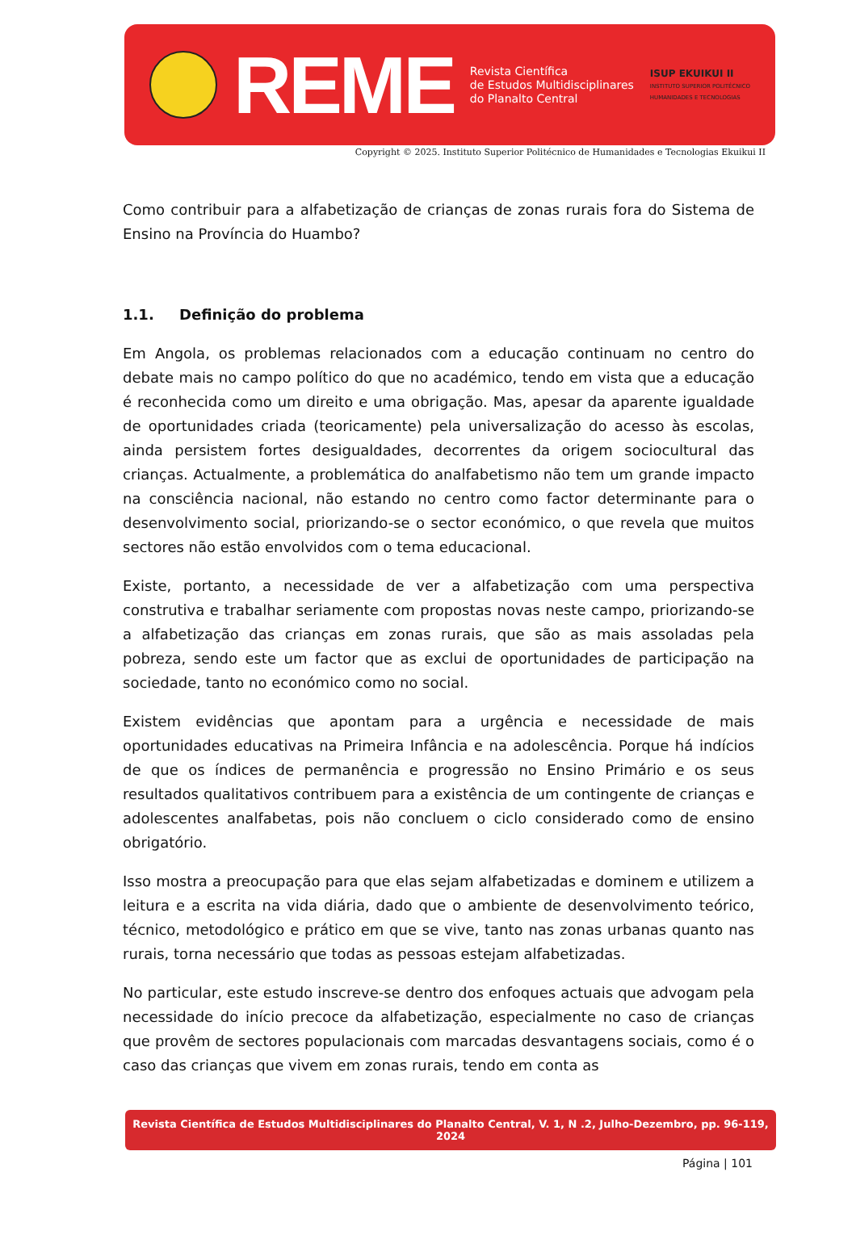REME
Revista Científica
de Estudos Multidisciplinares
do Planalto Central
ISUP EKUIKUI II
INSTITUTO SUPERIOR POLITÉCNICO
HUMANIDADES E TECNOLOGIAS
Copyright © 2025. Instituto Superior Politécnico de Humanidades e Tecnologias Ekuikui II
Como contribuir para a alfabetização de crianças de zonas rurais fora do Sistema de Ensino na Província do Huambo?
1.1. Definição do problema
Em Angola, os problemas relacionados com a educação continuam no centro do debate mais no campo político do que no académico, tendo em vista que a educação é reconhecida como um direito e uma obrigação. Mas, apesar da aparente igualdade de oportunidades criada (teoricamente) pela universalização do acesso às escolas, ainda persistem fortes desigualdades, decorrentes da origem sociocultural das crianças. Actualmente, a problemática do analfabetismo não tem um grande impacto na consciência nacional, não estando no centro como factor determinante para o desenvolvimento social, priorizando-se o sector económico, o que revela que muitos sectores não estão envolvidos com o tema educacional.
Existe, portanto, a necessidade de ver a alfabetização com uma perspectiva construtiva e trabalhar seriamente com propostas novas neste campo, priorizando-se a alfabetização das crianças em zonas rurais, que são as mais assoladas pela pobreza, sendo este um factor que as exclui de oportunidades de participação na sociedade, tanto no económico como no social.
Existem evidências que apontam para a urgência e necessidade de mais oportunidades educativas na Primeira Infância e na adolescência. Porque há indícios de que os índices de permanência e progressão no Ensino Primário e os seus resultados qualitativos contribuem para a existência de um contingente de crianças e adolescentes analfabetas, pois não concluem o ciclo considerado como de ensino obrigatório.
Isso mostra a preocupação para que elas sejam alfabetizadas e dominem e utilizem a leitura e a escrita na vida diária, dado que o ambiente de desenvolvimento teórico, técnico, metodológico e prático em que se vive, tanto nas zonas urbanas quanto nas rurais, torna necessário que todas as pessoas estejam alfabetizadas.
No particular, este estudo inscreve-se dentro dos enfoques actuais que advogam pela necessidade do início precoce da alfabetização, especialmente no caso de crianças que provêm de sectores populacionais com marcadas desvantagens sociais, como é o caso das crianças que vivem em zonas rurais, tendo em conta as
Revista Científica de Estudos Multidisciplinares do Planalto Central, V. 1, N .2, Julho-Dezembro, pp. 96-119, 2024
Página | 101